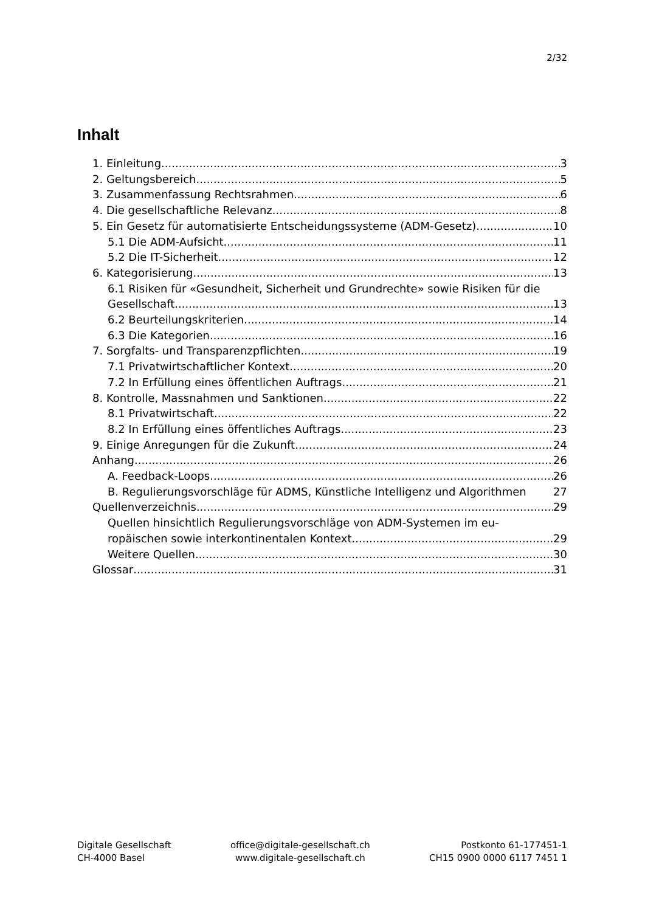2/32
Inhalt
1. Einleitung 3
2. Geltungsbereich 5
3. Zusammenfassung Rechtsrahmen 6
4. Die gesellschaftliche Relevanz 8
5. Ein Gesetz für automatisierte Entscheidungssysteme (ADM-Gesetz) 10
5.1 Die ADM-Aufsicht 11
5.2 Die IT-Sicherheit 12
6. Kategorisierung 13
6.1 Risiken für «Gesundheit, Sicherheit und Grundrechte» sowie Risiken für die
Gesellschaft 13
6.2 Beurteilungskriterien 14
6.3 Die Kategorien 16
7. Sorgfalts- und Transparenzpflichten 19
7.1 Privatwirtschaftlicher Kontext 20
7.2 In Erfüllung eines öffentlichen Auftrags 21
8. Kontrolle, Massnahmen und Sanktionen 22
8.1 Privatwirtschaft 22
8.2 In Erfüllung eines öffentliches Auftrags 23
9. Einige Anregungen für die Zukunft 24
Anhang 26
A. Feedback-Loops 26
B. Regulierungsvorschläge für ADMS, Künstliche Intelligenz und Algorithmen 27
Quellenverzeichnis 29
Quellen hinsichtlich Regulierungsvorschläge von ADM-Systemen im eu-
ropäischen sowie interkontinentalen Kontext 29
Weitere Quellen 30
Glossar 31
Digitale Gesellschaft
CH-4000 Basel
office@digitale-gesellschaft.ch
www.digitale-gesellschaft.ch
Postkonto 61-177451-1
CH15 0900 0000 6117 7451 1